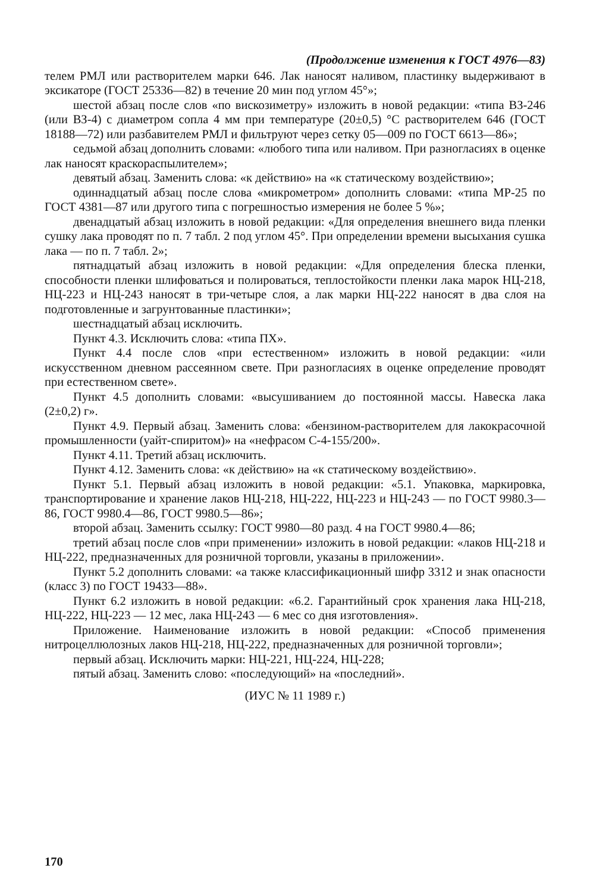(Продолжение изменения к ГОСТ 4976—83)
телем РМЛ или растворителем марки 646. Лак наносят наливом, пластинку выдерживают в эксикаторе (ГОСТ 25336—82) в течение 20 мин под углом 45°»;
шестой абзац после слов «по вискозиметру» изложить в новой редакции: «типа ВЗ-246 (или ВЗ-4) с диаметром сопла 4 мм при температуре (20±0,5) °С растворителем 646 (ГОСТ 18188—72) или разбавителем РМЛ и фильтруют через сетку 05—009 по ГОСТ 6613—86»;
седьмой абзац дополнить словами: «любого типа или наливом. При разногласиях в оценке лак наносят краскораспылителем»;
девятый абзац. Заменить слова: «к действию» на «к статическому воздействию»;
одиннадцатый абзац после слова «микрометром» дополнить словами: «типа МР-25 по ГОСТ 4381—87 или другого типа с погрешностью измерения не более 5 %»;
двенадцатый абзац изложить в новой редакции: «Для определения внешнего вида пленки сушку лака проводят по п. 7 табл. 2 под углом 45°. При определении времени высыхания сушка лака — по п. 7 табл. 2»;
пятнадцатый абзац изложить в новой редакции: «Для определения блеска пленки, способности пленки шлифоваться и полироваться, теплостойкости пленки лака марок НЦ-218, НЦ-223 и НЦ-243 наносят в три-четыре слоя, а лак марки НЦ-222 наносят в два слоя на подготовленные и загрунтованные пластинки»;
шестнадцатый абзац исключить.
Пункт 4.3. Исключить слова: «типа ПХ».
Пункт 4.4 после слов «при естественном» изложить в новой редакции: «или искусственном дневном рассеянном свете. При разногласиях в оценке определение проводят при естественном свете».
Пункт 4.5 дополнить словами: «высушиванием до постоянной массы. Навеска лака (2±0,2) г».
Пункт 4.9. Первый абзац. Заменить слова: «бензином-растворителем для лакокрасочной промышленности (уайт-спиритом)» на «нефрасом С-4-155/200».
Пункт 4.11. Третий абзац исключить.
Пункт 4.12. Заменить слова: «к действию» на «к статическому воздействию».
Пункт 5.1. Первый абзац изложить в новой редакции: «5.1. Упаковка, маркировка, транспортирование и хранение лаков НЦ-218, НЦ-222, НЦ-223 и НЦ-243 — по ГОСТ 9980.3—86, ГОСТ 9980.4—86, ГОСТ 9980.5—86»;
второй абзац. Заменить ссылку: ГОСТ 9980—80 разд. 4 на ГОСТ 9980.4—86;
третий абзац после слов «при применении» изложить в новой редакции: «лаков НЦ-218 и НЦ-222, предназначенных для розничной торговли, указаны в приложении».
Пункт 5.2 дополнить словами: «а также классификационный шифр 3312 и знак опасности (класс 3) по ГОСТ 19433—88».
Пункт 6.2 изложить в новой редакции: «6.2. Гарантийный срок хранения лака НЦ-218, НЦ-222, НЦ-223 — 12 мес, лака НЦ-243 — 6 мес со дня изготовления».
Приложение. Наименование изложить в новой редакции: «Способ применения нитроцеллюлозных лаков НЦ-218, НЦ-222, предназначенных для розничной торговли»;
первый абзац. Исключить марки: НЦ-221, НЦ-224, НЦ-228;
пятый абзац. Заменить слово: «последующий» на «последний».
(ИУС № 11 1989 г.)
170